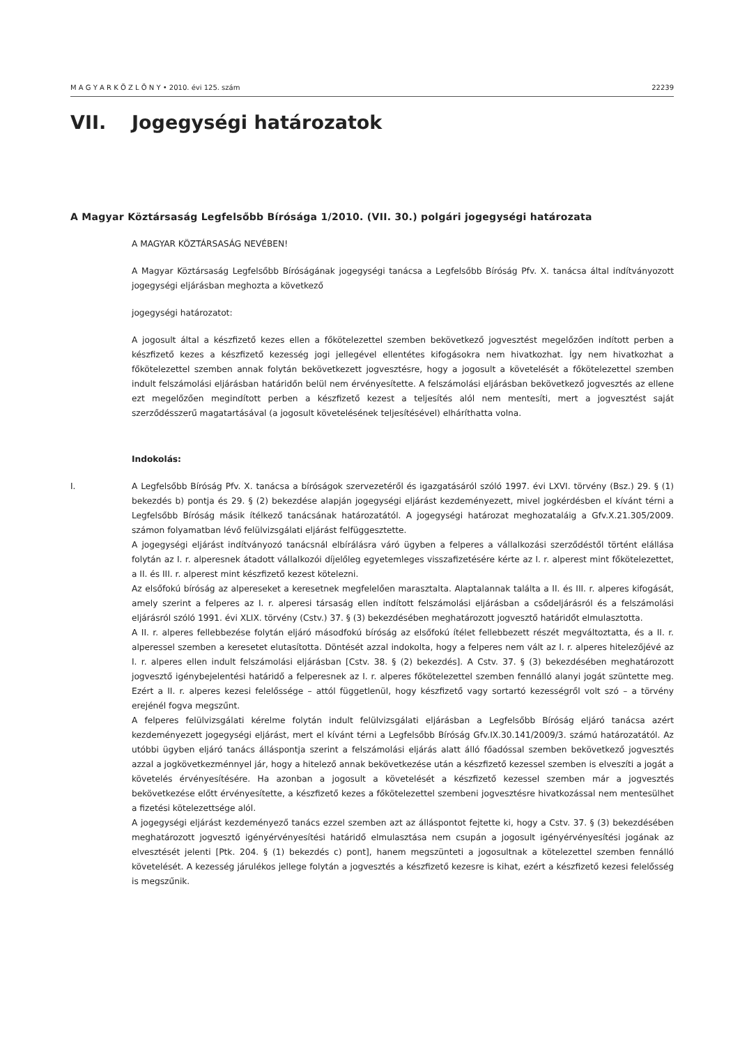M A G Y A R K Ö Z L Ö N Y • 2010. évi 125. szám 22239
VII. Jogegységi határozatok
A Magyar Köztársaság Legfelsőbb Bírósága 1/2010. (VII. 30.) polgári jogegységi határozata
A MAGYAR KÖZTÁRSASÁG NEVÉBEN!
A Magyar Köztársaság Legfelsőbb Bíróságának jogegységi tanácsa a Legfelsőbb Bíróság Pfv. X. tanácsa által indítványozott jogegységi eljárásban meghozta a következő
jogegységi határozatot:
A jogosult által a készfizető kezes ellen a főkötelezettel szemben bekövetkező jogvesztést megelőzően indított perben a készfizető kezes a készfizető kezesség jogi jellegével ellentétes kifogásokra nem hivatkozhat. Így nem hivatkozhat a főkötelezettel szemben annak folytán bekövetkezett jogvesztésre, hogy a jogosult a követelését a főkötelezettel szemben indult felszámolási eljárásban határidőn belül nem érvényesítette. A felszámolási eljárásban bekövetkező jogvesztés az ellene ezt megelőzően megindított perben a készfizető kezest a teljesítés alól nem mentesíti, mert a jogvesztést saját szerződésszerű magatartásával (a jogosult követelésének teljesítésével) elháríthatta volna.
Indokolás:
I. A Legfelsőbb Bíróság Pfv. X. tanácsa a bíróságok szervezetéről és igazgatásáról szóló 1997. évi LXVI. törvény (Bsz.) 29. § (1) bekezdés b) pontja és 29. § (2) bekezdése alapján jogegységi eljárást kezdeményezett, mivel jogkérdésben el kívánt térni a Legfelsőbb Bíróság másik ítélkező tanácsának határozatától. A jogegységi határozat meghozataláig a Gfv.X.21.305/2009. számon folyamatban lévő felülvizsgálati eljárást felfüggesztette.
A jogegységi eljárást indítványozó tanácsnál elbírálásra váró ügyben a felperes a vállalkozási szerződéstől történt elállása folytán az I. r. alperesnek átadott vállalkozói díjelőleg egyetemleges visszafizetésére kérte az I. r. alperest mint főkötelezettet, a II. és III. r. alperest mint készfizető kezest kötelezni.
Az elsőfokú bíróság az alpereseket a keresetnek megfelelően marasztalta. Alaptalannak találta a II. és III. r. alperes kifogását, amely szerint a felperes az I. r. alperesi társaság ellen indított felszámolási eljárásban a csődeljárásról és a felszámolási eljárásról szóló 1991. évi XLIX. törvény (Cstv.) 37. § (3) bekezdésében meghatározott jogvesztő határidőt elmulasztotta.
A II. r. alperes fellebbezése folytán eljáró másodfokú bíróság az elsőfokú ítélet fellebbezett részét megváltoztatta, és a II. r. alperessel szemben a keresetet elutasította. Döntését azzal indokolta, hogy a felperes nem vált az I. r. alperes hitelezőjévé az I. r. alperes ellen indult felszámolási eljárásban [Cstv. 38. § (2) bekezdés]. A Cstv. 37. § (3) bekezdésében meghatározott jogvesztő igénybejelentési határidő a felperesnek az I. r. alperes főkötelezettel szemben fennálló alanyi jogát szüntette meg. Ezért a II. r. alperes kezesi felelőssége – attól függetlenül, hogy készfizető vagy sortartó kezességről volt szó – a törvény erejénél fogva megszűnt.
A felperes felülvizsgálati kérelme folytán indult felülvizsgálati eljárásban a Legfelsőbb Bíróság eljáró tanácsa azért kezdeményezett jogegységi eljárást, mert el kívánt térni a Legfelsőbb Bíróság Gfv.IX.30.141/2009/3. számú határozatától. Az utóbbi ügyben eljáró tanács álláspontja szerint a felszámolási eljárás alatt álló főadóssal szemben bekövetkező jogvesztés azzal a jogkövetkezménnyel jár, hogy a hitelező annak bekövetkezése után a készfizető kezessel szemben is elveszíti a jogát a követelés érvényesítésére. Ha azonban a jogosult a követelését a készfizető kezessel szemben már a jogvesztés bekövetkezése előtt érvényesítette, a készfizető kezes a főkötelezettel szembeni jogvesztésre hivatkozással nem mentesülhet a fizetési kötelezettsége alól.
A jogegységi eljárást kezdeményező tanács ezzel szemben azt az álláspontot fejtette ki, hogy a Cstv. 37. § (3) bekezdésében meghatározott jogvesztő igényérvényesítési határidő elmulasztása nem csupán a jogosult igényérvényesítési jogának az elvesztését jelenti [Ptk. 204. § (1) bekezdés c) pont], hanem megszünteti a jogosultnak a kötelezettel szemben fennálló követelését. A kezesség járulékos jellege folytán a jogvesztés a készfizető kezesre is kihat, ezért a készfizető kezesi felelősség is megszűnik.